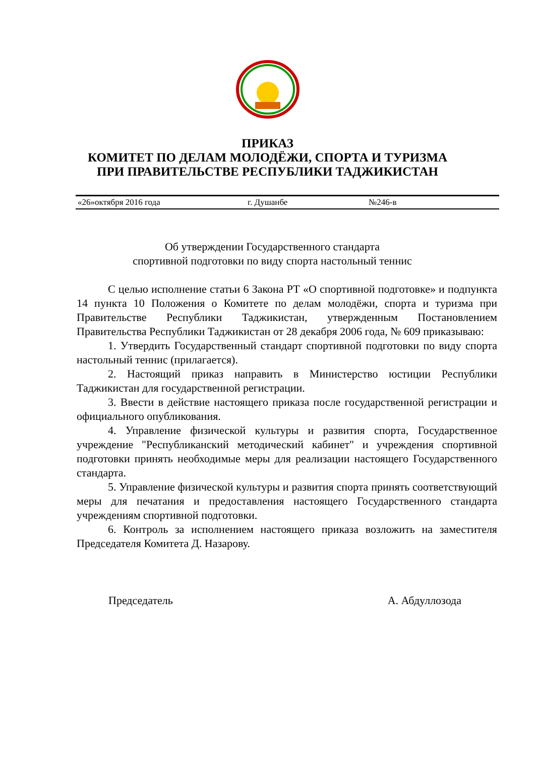ПРИКАЗ
КОМИТЕТ ПО ДЕЛАМ МОЛОДЁЖИ, СПОРТА И ТУРИЗМА
ПРИ ПРАВИТЕЛЬСТВЕ РЕСПУБЛИКИ ТАДЖИКИСТАН
«26»октября 2016 года г. Душанбе №246-в
Об утверждении Государственного стандарта
спортивной подготовки по виду спорта настольный теннис
С целью исполнение статьи 6 Закона РТ «О спортивной подготовке» и подпункта 14 пункта 10 Положения о Комитете по делам молодёжи, спорта и туризма при Правительстве Республики Таджикистан, утвержденным Постановлением Правительства Республики Таджикистан от 28 декабря 2006 года, № 609 приказываю:
1. Утвердить Государственный стандарт спортивной подготовки по виду спорта настольный теннис (прилагается).
2. Настоящий приказ направить в Министерство юстиции Республики Таджикистан для государственной регистрации.
3. Ввести в действие настоящего приказа после государственной регистрации и официального опубликования.
4. Управление физической культуры и развития спорта, Государственное учреждение "Республиканский методический кабинет" и учреждения спортивной подготовки принять необходимые меры для реализации настоящего Государственного стандарта.
5. Управление физической культуры и развития спорта принять соответствующий меры для печатания и предоставления настоящего Государственного стандарта учреждениям спортивной подготовки.
6. Контроль за исполнением настоящего приказа возложить на заместителя Председателя Комитета Д. Назарову.
Председатель А. Абдуллозода